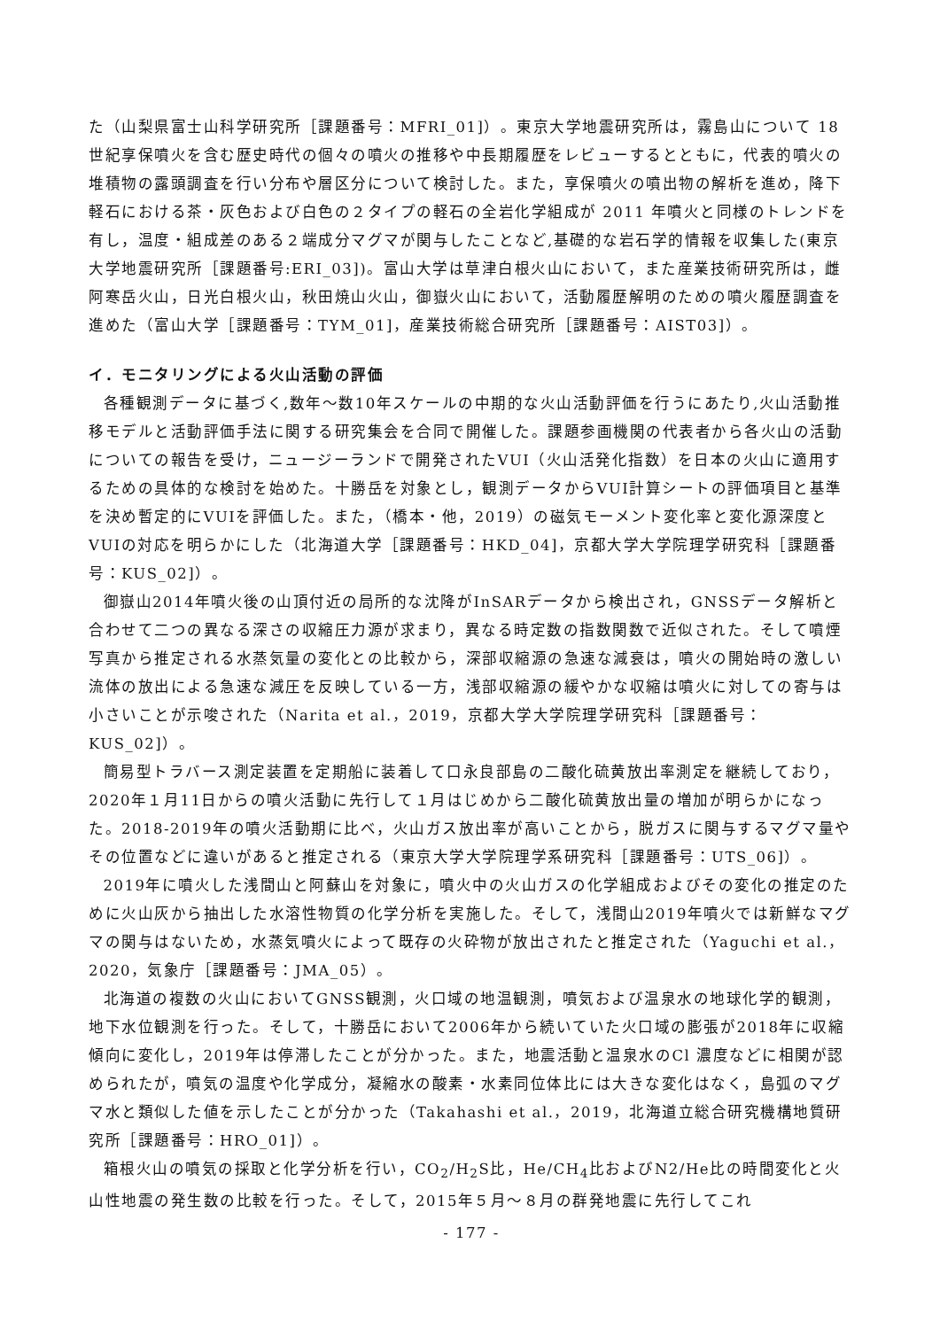た（山梨県富士山科学研究所［課題番号：MFRI_01]）。東京大学地震研究所は，霧島山について 18 世紀享保噴火を含む歴史時代の個々の噴火の推移や中長期履歴をレビューするとともに，代表的噴火の堆積物の露頭調査を行い分布や層区分について検討した。また，享保噴火の噴出物の解析を進め，降下軽石における茶・灰色および白色の２タイプの軽石の全岩化学組成が 2011 年噴火と同様のトレンドを有し，温度・組成差のある２端成分マグマが関与したことなど,基礎的な岩石学的情報を収集した(東京大学地震研究所［課題番号:ERI_03])。富山大学は草津白根火山において，また産業技術研究所は，雌阿寒岳火山，日光白根火山，秋田焼山火山，御嶽火山において，活動履歴解明のための噴火履歴調査を進めた（富山大学［課題番号：TYM_01]，産業技術総合研究所［課題番号：AIST03]）。
イ．モニタリングによる火山活動の評価
各種観測データに基づく,数年～数10年スケールの中期的な火山活動評価を行うにあたり,火山活動推移モデルと活動評価手法に関する研究集会を合同で開催した。課題参画機関の代表者から各火山の活動についての報告を受け，ニュージーランドで開発されたVUI（火山活発化指数）を日本の火山に適用するための具体的な検討を始めた。十勝岳を対象とし，観測データからVUI計算シートの評価項目と基準を決め暫定的にVUIを評価した。また，（橋本・他，2019）の磁気モーメント変化率と変化源深度とVUIの対応を明らかにした（北海道大学［課題番号：HKD_04]，京都大学大学院理学研究科［課題番号：KUS_02]）。
御嶽山2014年噴火後の山頂付近の局所的な沈降がInSARデータから検出され，GNSSデータ解析と合わせて二つの異なる深さの収縮圧力源が求まり，異なる時定数の指数関数で近似された。そして噴煙写真から推定される水蒸気量の変化との比較から，深部収縮源の急速な減衰は，噴火の開始時の激しい流体の放出による急速な減圧を反映している一方，浅部収縮源の緩やかな収縮は噴火に対しての寄与は小さいことが示唆された（Narita et al.，2019，京都大学大学院理学研究科［課題番号：KUS_02]）。
簡易型トラバース測定装置を定期船に装着して口永良部島の二酸化硫黄放出率測定を継続しており，2020年１月11日からの噴火活動に先行して１月はじめから二酸化硫黄放出量の増加が明らかになった。2018-2019年の噴火活動期に比べ，火山ガス放出率が高いことから，脱ガスに関与するマグマ量やその位置などに違いがあると推定される（東京大学大学院理学系研究科［課題番号：UTS_06]）。
2019年に噴火した浅間山と阿蘇山を対象に，噴火中の火山ガスの化学組成およびその変化の推定のために火山灰から抽出した水溶性物質の化学分析を実施した。そして，浅間山2019年噴火では新鮮なマグマの関与はないため，水蒸気噴火によって既存の火砕物が放出されたと推定された（Yaguchi et al.，2020，気象庁［課題番号：JMA_05）。
北海道の複数の火山においてGNSS観測，火口域の地温観測，噴気および温泉水の地球化学的観測，地下水位観測を行った。そして，十勝岳において2006年から続いていた火口域の膨張が2018年に収縮傾向に変化し，2019年は停滞したことが分かった。また，地震活動と温泉水のCl 濃度などに相関が認められたが，噴気の温度や化学成分，凝縮水の酸素・水素同位体比には大きな変化はなく，島弧のマグマ水と類似した値を示したことが分かった（Takahashi et al.，2019，北海道立総合研究機構地質研究所［課題番号：HRO_01]）。
箱根火山の噴気の採取と化学分析を行い，CO<sub>2</sub>/H<sub>2</sub>S比，He/CH<sub>4</sub>比およびN2/He比の時間変化と火山性地震の発生数の比較を行った。そして，2015年５月～８月の群発地震に先行してこれ
- 177 -